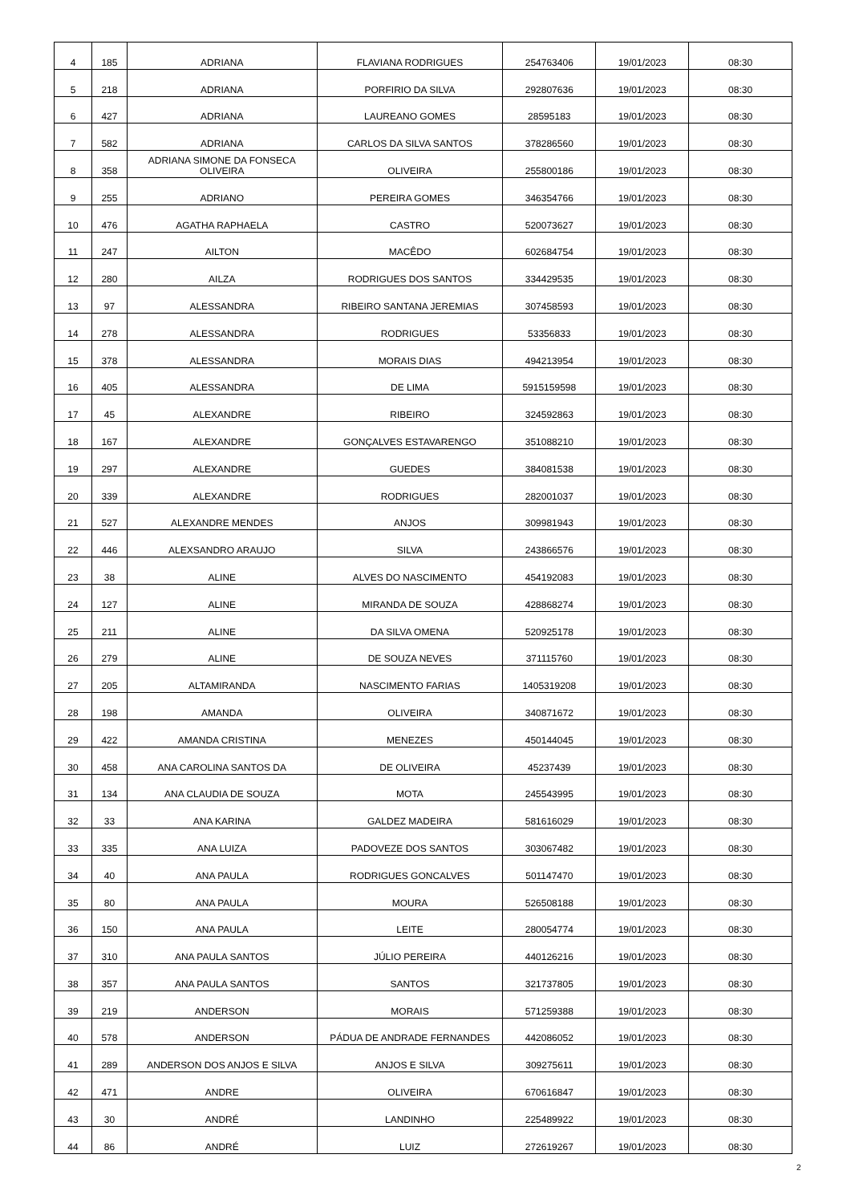| 4 | 185 | ADRIANA | FLAVIANA RODRIGUES | 254763406 | 19/01/2023 | 08:30 |
| 5 | 218 | ADRIANA | PORFIRIO DA SILVA | 292807636 | 19/01/2023 | 08:30 |
| 6 | 427 | ADRIANA | LAUREANO GOMES | 28595183 | 19/01/2023 | 08:30 |
| 7 | 582 | ADRIANA | CARLOS DA SILVA SANTOS | 378286560 | 19/01/2023 | 08:30 |
| 8 | 358 | ADRIANA SIMONE DA FONSECA OLIVEIRA | OLIVEIRA | 255800186 | 19/01/2023 | 08:30 |
| 9 | 255 | ADRIANO | PEREIRA GOMES | 346354766 | 19/01/2023 | 08:30 |
| 10 | 476 | AGATHA RAPHAELA | CASTRO | 520073627 | 19/01/2023 | 08:30 |
| 11 | 247 | AILTON | MACÊDO | 602684754 | 19/01/2023 | 08:30 |
| 12 | 280 | AILZA | RODRIGUES DOS SANTOS | 334429535 | 19/01/2023 | 08:30 |
| 13 | 97 | ALESSANDRA | RIBEIRO SANTANA JEREMIAS | 307458593 | 19/01/2023 | 08:30 |
| 14 | 278 | ALESSANDRA | RODRIGUES | 53356833 | 19/01/2023 | 08:30 |
| 15 | 378 | ALESSANDRA | MORAIS DIAS | 494213954 | 19/01/2023 | 08:30 |
| 16 | 405 | ALESSANDRA | DE LIMA | 5915159598 | 19/01/2023 | 08:30 |
| 17 | 45 | ALEXANDRE | RIBEIRO | 324592863 | 19/01/2023 | 08:30 |
| 18 | 167 | ALEXANDRE | GONÇALVES ESTAVARENGO | 351088210 | 19/01/2023 | 08:30 |
| 19 | 297 | ALEXANDRE | GUEDES | 384081538 | 19/01/2023 | 08:30 |
| 20 | 339 | ALEXANDRE | RODRIGUES | 282001037 | 19/01/2023 | 08:30 |
| 21 | 527 | ALEXANDRE MENDES | ANJOS | 309981943 | 19/01/2023 | 08:30 |
| 22 | 446 | ALEXSANDRO ARAUJO | SILVA | 243866576 | 19/01/2023 | 08:30 |
| 23 | 38 | ALINE | ALVES DO NASCIMENTO | 454192083 | 19/01/2023 | 08:30 |
| 24 | 127 | ALINE | MIRANDA DE SOUZA | 428868274 | 19/01/2023 | 08:30 |
| 25 | 211 | ALINE | DA SILVA OMENA | 520925178 | 19/01/2023 | 08:30 |
| 26 | 279 | ALINE | DE SOUZA NEVES | 371115760 | 19/01/2023 | 08:30 |
| 27 | 205 | ALTAMIRANDA | NASCIMENTO FARIAS | 1405319208 | 19/01/2023 | 08:30 |
| 28 | 198 | AMANDA | OLIVEIRA | 340871672 | 19/01/2023 | 08:30 |
| 29 | 422 | AMANDA CRISTINA | MENEZES | 450144045 | 19/01/2023 | 08:30 |
| 30 | 458 | ANA CAROLINA SANTOS DA | DE OLIVEIRA | 45237439 | 19/01/2023 | 08:30 |
| 31 | 134 | ANA CLAUDIA DE SOUZA | MOTA | 245543995 | 19/01/2023 | 08:30 |
| 32 | 33 | ANA KARINA | GALDEZ MADEIRA | 581616029 | 19/01/2023 | 08:30 |
| 33 | 335 | ANA LUIZA | PADOVEZE DOS SANTOS | 303067482 | 19/01/2023 | 08:30 |
| 34 | 40 | ANA PAULA | RODRIGUES GONCALVES | 501147470 | 19/01/2023 | 08:30 |
| 35 | 80 | ANA PAULA | MOURA | 526508188 | 19/01/2023 | 08:30 |
| 36 | 150 | ANA PAULA | LEITE | 280054774 | 19/01/2023 | 08:30 |
| 37 | 310 | ANA PAULA SANTOS | JÚLIO PEREIRA | 440126216 | 19/01/2023 | 08:30 |
| 38 | 357 | ANA PAULA SANTOS | SANTOS | 321737805 | 19/01/2023 | 08:30 |
| 39 | 219 | ANDERSON | MORAIS | 571259388 | 19/01/2023 | 08:30 |
| 40 | 578 | ANDERSON | PÁDUA DE ANDRADE FERNANDES | 442086052 | 19/01/2023 | 08:30 |
| 41 | 289 | ANDERSON DOS ANJOS E SILVA | ANJOS E SILVA | 309275611 | 19/01/2023 | 08:30 |
| 42 | 471 | ANDRE | OLIVEIRA | 670616847 | 19/01/2023 | 08:30 |
| 43 | 30 | ANDRÉ | LANDINHO | 225489922 | 19/01/2023 | 08:30 |
| 44 | 86 | ANDRÉ | LUIZ | 272619267 | 19/01/2023 | 08:30 |
2